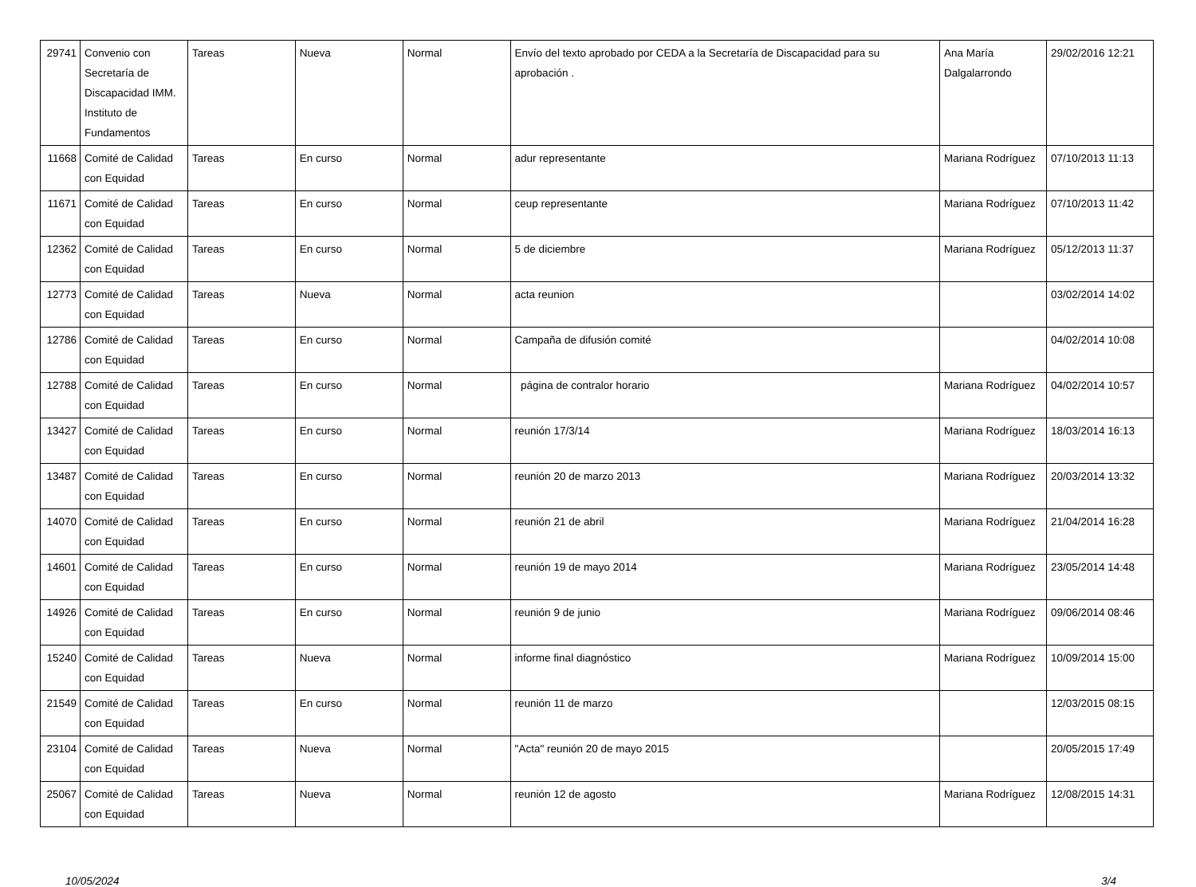| 29741 | Convenio con Secretaría de Discapacidad IMM. Instituto de Fundamentos | Tareas | Nueva | Normal | Envío del texto aprobado por CEDA a la Secretaría de Discapacidad para su aprobación . | Ana María Dalgalarrondo | 29/02/2016 12:21 |
| 11668 | Comité de Calidad con Equidad | Tareas | En curso | Normal | adur representante | Mariana Rodríguez | 07/10/2013 11:13 |
| 11671 | Comité de Calidad con Equidad | Tareas | En curso | Normal | ceup representante | Mariana Rodríguez | 07/10/2013 11:42 |
| 12362 | Comité de Calidad con Equidad | Tareas | En curso | Normal | 5 de diciembre | Mariana Rodríguez | 05/12/2013 11:37 |
| 12773 | Comité de Calidad con Equidad | Tareas | Nueva | Normal | acta reunion | | 03/02/2014 14:02 |
| 12786 | Comité de Calidad con Equidad | Tareas | En curso | Normal | Campaña de difusión comité | | 04/02/2014 10:08 |
| 12788 | Comité de Calidad con Equidad | Tareas | En curso | Normal | página de contralor horario | Mariana Rodríguez | 04/02/2014 10:57 |
| 13427 | Comité de Calidad con Equidad | Tareas | En curso | Normal | reunión 17/3/14 | Mariana Rodríguez | 18/03/2014 16:13 |
| 13487 | Comité de Calidad con Equidad | Tareas | En curso | Normal | reunión 20 de marzo 2013 | Mariana Rodríguez | 20/03/2014 13:32 |
| 14070 | Comité de Calidad con Equidad | Tareas | En curso | Normal | reunión 21 de abril | Mariana Rodríguez | 21/04/2014 16:28 |
| 14601 | Comité de Calidad con Equidad | Tareas | En curso | Normal | reunión 19 de mayo 2014 | Mariana Rodríguez | 23/05/2014 14:48 |
| 14926 | Comité de Calidad con Equidad | Tareas | En curso | Normal | reunión 9 de junio | Mariana Rodríguez | 09/06/2014 08:46 |
| 15240 | Comité de Calidad con Equidad | Tareas | Nueva | Normal | informe final diagnóstico | Mariana Rodríguez | 10/09/2014 15:00 |
| 21549 | Comité de Calidad con Equidad | Tareas | En curso | Normal | reunión 11 de marzo | | 12/03/2015 08:15 |
| 23104 | Comité de Calidad con Equidad | Tareas | Nueva | Normal | "Acta" reunión 20 de mayo 2015 | | 20/05/2015 17:49 |
| 25067 | Comité de Calidad con Equidad | Tareas | Nueva | Normal | reunión 12 de agosto | Mariana Rodríguez | 12/08/2015 14:31 |
10/05/2024 3/4